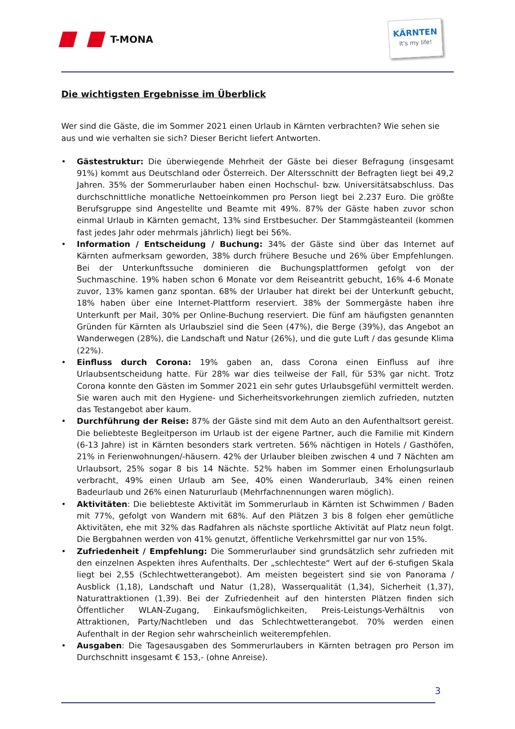T-MONA
KÄRNTEN
It's my life!
Die wichtigsten Ergebnisse im Überblick
Wer sind die Gäste, die im Sommer 2021 einen Urlaub in Kärnten verbrachten? Wie sehen sie aus und wie verhalten sie sich? Dieser Bericht liefert Antworten.
• Gästestruktur: Die überwiegende Mehrheit der Gäste bei dieser Befragung (insgesamt 91%) kommt aus Deutschland oder Österreich. Der Altersschnitt der Befragten liegt bei 49,2 Jahren. 35% der Sommerurlauber haben einen Hochschul- bzw. Universitätsabschluss. Das durchschnittliche monatliche Nettoeinkommen pro Person liegt bei 2.237 Euro. Die größte Berufsgruppe sind Angestellte und Beamte mit 49%. 87% der Gäste haben zuvor schon einmal Urlaub in Kärnten gemacht, 13% sind Erstbesucher. Der Stammgästeanteil (kommen fast jedes Jahr oder mehrmals jährlich) liegt bei 56%.
• Information / Entscheidung / Buchung: 34% der Gäste sind über das Internet auf Kärnten aufmerksam geworden, 38% durch frühere Besuche und 26% über Empfehlungen. Bei der Unterkunftssuche dominieren die Buchungsplattformen gefolgt von der Suchmaschine. 19% haben schon 6 Monate vor dem Reiseantritt gebucht, 16% 4-6 Monate zuvor, 13% kamen ganz spontan. 68% der Urlauber hat direkt bei der Unterkunft gebucht, 18% haben über eine Internet-Plattform reserviert. 38% der Sommergäste haben ihre Unterkunft per Mail, 30% per Online-Buchung reserviert. Die fünf am häufigsten genannten Gründen für Kärnten als Urlaubsziel sind die Seen (47%), die Berge (39%), das Angebot an Wanderwegen (28%), die Landschaft und Natur (26%), und die gute Luft / das gesunde Klima (22%).
• Einfluss durch Corona: 19% gaben an, dass Corona einen Einfluss auf ihre Urlaubsentscheidung hatte. Für 28% war dies teilweise der Fall, für 53% gar nicht. Trotz Corona konnte den Gästen im Sommer 2021 ein sehr gutes Urlaubsgefühl vermittelt werden. Sie waren auch mit den Hygiene- und Sicherheitsvorkehrungen ziemlich zufrieden, nutzten das Testangebot aber kaum.
• Durchführung der Reise: 87% der Gäste sind mit dem Auto an den Aufenthaltsort gereist. Die beliebteste Begleitperson im Urlaub ist der eigene Partner, auch die Familie mit Kindern (6-13 Jahre) ist in Kärnten besonders stark vertreten. 56% nächtigen in Hotels / Gasthöfen, 21% in Ferienwohnungen/-häusern. 42% der Urlauber bleiben zwischen 4 und 7 Nächten am Urlaubsort, 25% sogar 8 bis 14 Nächte. 52% haben im Sommer einen Erholungsurlaub verbracht, 49% einen Urlaub am See, 40% einen Wanderurlaub, 34% einen reinen Badeurlaub und 26% einen Natururlaub (Mehrfachnennungen waren möglich).
• Aktivitäten: Die beliebteste Aktivität im Sommerurlaub in Kärnten ist Schwimmen / Baden mit 77%, gefolgt von Wandern mit 68%. Auf den Plätzen 3 bis 8 folgen eher gemütliche Aktivitäten, ehe mit 32% das Radfahren als nächste sportliche Aktivität auf Platz neun folgt. Die Bergbahnen werden von 41% genutzt, öffentliche Verkehrsmittel gar nur von 15%.
• Zufriedenheit / Empfehlung: Die Sommerurlauber sind grundsätzlich sehr zufrieden mit den einzelnen Aspekten ihres Aufenthalts. Der „schlechteste“ Wert auf der 6-stufigen Skala liegt bei 2,55 (Schlechtwetterangebot). Am meisten begeistert sind sie von Panorama / Ausblick (1,18), Landschaft und Natur (1,28), Wasserqualität (1,34), Sicherheit (1,37), Naturattraktionen (1,39). Bei der Zufriedenheit auf den hintersten Plätzen finden sich Öffentlicher WLAN-Zugang, Einkaufsmöglichkeiten, Preis-Leistungs-Verhältnis von Attraktionen, Party/Nachtleben und das Schlechtwetterangebot. 70% werden einen Aufenthalt in der Region sehr wahrscheinlich weiterempfehlen.
• Ausgaben: Die Tagesausgaben des Sommerurlaubers in Kärnten betragen pro Person im Durchschnitt insgesamt € 153,- (ohne Anreise).
3